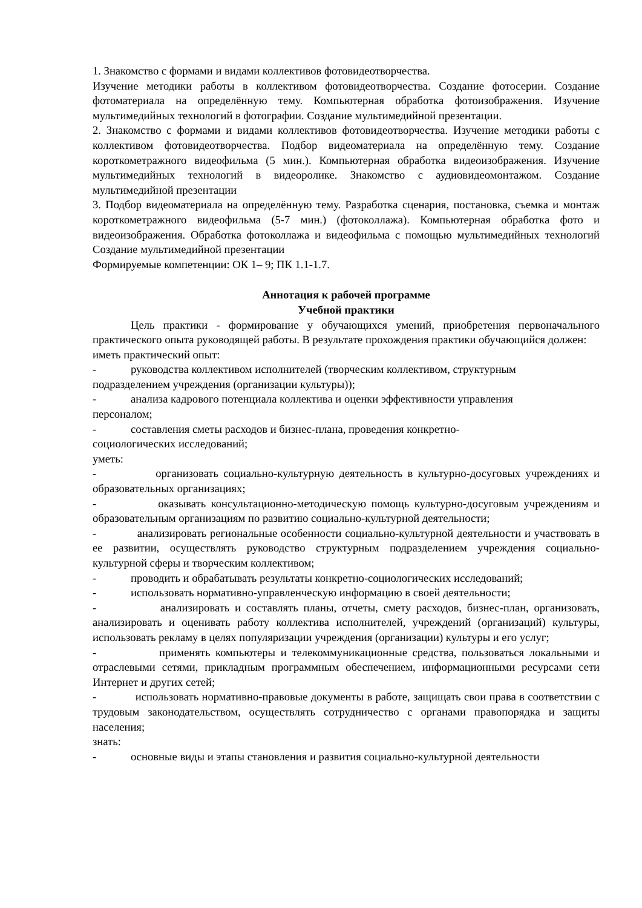1. Знакомство с формами и видами коллективов фотовидеотворчества.
Изучение методики работы в коллективом фотовидеотворчества. Создание фотосерии. Создание фотоматериала на определённую тему. Компьютерная обработка фотоизображения. Изучение мультимедийных технологий в фотографии. Создание мультимедийной презентации.
2. Знакомство с формами и видами коллективов фотовидеотворчества. Изучение методики работы с коллективом фотовидеотворчества. Подбор видеоматериала на определённую тему. Создание короткометражного видеофильма (5 мин.). Компьютерная обработка видеоизображения. Изучение мультимедийных технологий в видеоролике. Знакомство с аудиовидеомонтажом. Создание мультимедийной презентации
3. Подбор видеоматериала на определённую тему. Разработка сценария, постановка, съемка и монтаж короткометражного видеофильма (5-7 мин.) (фотоколлажа). Компьютерная обработка фото и видеоизображения. Обработка фотоколлажа и видеофильма с помощью мультимедийных технологий Создание мультимедийной презентации
Формируемые компетенции: ОК 1– 9; ПК 1.1-1.7.
Аннотация к рабочей программе
Учебной практики
Цель практики - формирование у обучающихся умений, приобретения первоначального практического опыта руководящей работы. В результате прохождения практики обучающийся должен:
иметь практический опыт:
- руководства коллективом исполнителей (творческим коллективом, структурным
подразделением учреждения (организации культуры));
- анализа кадрового потенциала коллектива и оценки эффективности управления
персоналом;
- составления сметы расходов и бизнес-плана, проведения конкретно-
социологических исследований;
уметь:
- организовать социально-культурную деятельность в культурно-досуговых учреждениях и образовательных организациях;
- оказывать консультационно-методическую помощь культурно-досуговым учреждениям и образовательным организациям по развитию социально-культурной деятельности;
- анализировать региональные особенности социально-культурной деятельности и участвовать в ее развитии, осуществлять руководство структурным подразделением учреждения социально-культурной сферы и творческим коллективом;
- проводить и обрабатывать результаты конкретно-социологических исследований;
- использовать нормативно-управленческую информацию в своей деятельности;
- анализировать и составлять планы, отчеты, смету расходов, бизнес-план, организовать, анализировать и оценивать работу коллектива исполнителей, учреждений (организаций) культуры, использовать рекламу в целях популяризации учреждения (организации) культуры и его услуг;
- применять компьютеры и телекоммуникационные средства, пользоваться локальными и отраслевыми сетями, прикладным программным обеспечением, информационными ресурсами сети Интернет и других сетей;
- использовать нормативно-правовые документы в работе, защищать свои права в соответствии с трудовым законодательством, осуществлять сотрудничество с органами правопорядка и защиты населения;
знать:
- основные виды и этапы становления и развития социально-культурной деятельности